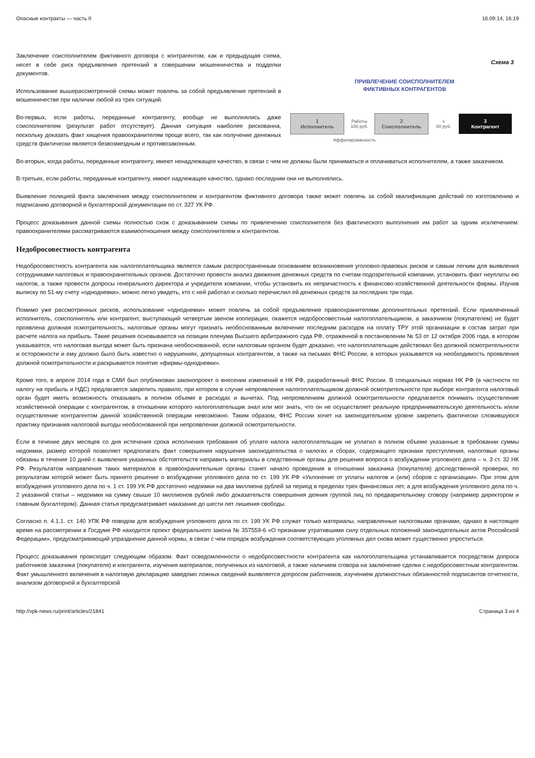Опасные контракты — часть II 16.09.14, 16:19
Заключение соисполнителем фиктивного договора с контрагентом, как и предыдущая схема, несет в себе риск предъявления претензий в совершении мошенничества и подделки документов.
Использование вышерассмотренной схемы может повлечь за собой предъявление претензий в мошенничестве при наличии любой из трех ситуаций.
Во-первых, если работы, переданные контрагенту, вообще не выполнялись даже соисполнителем (результат работ отсутствует). Данная ситуация наиболее рискованна, поскольку доказать факт хищения правоохранителям проще всего, так как получение денежных средств фактически является безвозмездным и противозаконным.
Схема 3
ПРИВЛЕЧЕНИЕ СОИСПОЛНИТЕЛЕМ
ФИКТИВНЫХ КОНТРАГЕНТОВ
1
Исполнитель
Работы
100 руб.
2
Соисполнитель
x
60 руб.
3
Контрагент
Аффилированность
Во-вторых, когда работы, переданные контрагенту, имеют ненадлежащее качество, в связи с чем не должны были приниматься и оплачиваться исполнителем, а также заказчиком.
В-третьих, если работы, переданные контрагенту, имеют надлежащее качество, однако последним они не выполнялись.
Выявление полицией факта заключения между соисполнителем и контрагентом фиктивного договора также может повлечь за собой квалификацию действий по изготовлению и подписанию договорной и бухгалтерской документации по ст. 327 УК РФ.
Процесс доказывания данной схемы полностью схож с доказыванием схемы по привлечению соисполнителя без фактического выполнения им работ за одним исключением: правоохранителями рассматриваются взаимоотношения между соисполнителем и контрагентом.
Недобросовестность контрагента
Недобросовестность контрагента как налогоплательщика является самым распространенным основанием возникновения уголовно-правовых рисков и самым легким для выявления сотрудниками налоговых и правоохранительных органов. Достаточно провести анализ движения денежных средств по счетам подозрительной компании, установить факт неуплаты ею налогов, а также провести допросы генерального директора и учредителя компании, чтобы установить их непричастность к финансово-хозяйственной деятельности фирмы. Изучив выписку по 51-му счету «однодневки», можно легко увидеть, кто с ней работал и сколько перечислил ей денежных средств за последних три года.
Помимо уже рассмотренных рисков, использование «однодневки» может повлечь за собой предъявление правоохранителями дополнительных претензий. Если привлеченный исполнитель, соисполнитель или контрагент, выступающий четвертым звеном кооперации, окажется недобросовестным налогоплательщиком, а заказчиком (покупателем) не будет проявлена должная осмотрительность, налоговые органы могут признать необоснованным включение последним расходов на оплату ТРУ этой организации в состав затрат при расчете налога на прибыль. Такие решения основываются на позиции пленума Высшего арбитражного суда РФ, отраженной в постановлении № 53 от 12 октября 2006 года, в котором указывается, что налоговая выгода может быть признана необоснованной, если налоговым органом будет доказано, что налогоплательщик действовал без должной осмотрительности и осторожности и ему должно было быть известно о нарушениях, допущенных контрагентом, а также на письмах ФНС России, в которых указывается на необходимость проявления должной осмотрительности и раскрывается понятие «фирмы-однодневки».
Кроме того, в апреле 2014 года в СМИ был опубликован законопроект о внесении изменений в НК РФ, разработанный ФНС России. В специальных нормах НК РФ (в частности по налогу на прибыль и НДС) предлагается закрепить правило, при котором в случае непроявления налогоплательщиком должной осмотрительности при выборе контрагента налоговый орган будет иметь возможность отказывать в полном объеме в расходах и вычетах. Под непроявлением должной осмотрительности предлагается понимать осуществление хозяйственной операции с контрагентом, в отношении которого налогоплательщик знал или мог знать, что он не осуществляет реальную предпринимательскую деятельность и/или осуществление контрагентом данной хозяйственной операции невозможно. Таким образом, ФНС России хочет на законодательном уровне закрепить фактически сложившуюся практику признания налоговой выгоды необоснованной при непроявлении должной осмотрительности.
Если в течение двух месяцев со дня истечения срока исполнения требования об уплате налога налогоплательщик не уплатил в полном объеме указанные в требовании суммы недоимки, размер которой позволяет предполагать факт совершения нарушения законодательства о налогах и сборах, содержащего признаки преступления, налоговые органы обязаны в течение 10 дней с выявления указанных обстоятельств направить материалы в следственные органы для решения вопроса о возбуждении уголовного дела – ч. 3 ст. 32 НК РФ. Результатом направления таких материалов в правоохранительные органы станет начало проведения в отношении заказчика (покупателя) доследственной проверки, по результатам которой может быть принято решение о возбуждении уголовного дела по ст. 199 УК РФ «Уклонение от уплаты налогов и (или) сборов с организации». При этом для возбуждения уголовного дела по ч. 1 ст. 199 УК РФ достаточно недоимки на два миллиона рублей за период в пределах трех финансовых лет, а для возбуждения уголовного дела по ч. 2 указанной статьи – недоимки на сумму свыше 10 миллионов рублей либо доказательств совершения деяния группой лиц по предварительному сговору (например директором и главным бухгалтером). Данная статья предусматривает наказание до шести лет лишения свободы.
Согласно п. 4.1.1. ст. 140 УПК РФ поводом для возбуждения уголовного дела по ст. 199 УК РФ служат только материалы, направленные налоговыми органами, однако в настоящее время на рассмотрении в Госдуме РФ находится проект федерального закона № 357559-6 «О признании утратившими силу отдельных положений законодательных актов Российской Федерации», предусматривающий упразднение данной нормы, в связи с чем порядок возбуждения соответствующих уголовных дел снова может существенно упроститься.
Процесс доказывания происходит следующим образом. Факт осведомленности о недобросовестности контрагента как налогоплательщика устанавливается посредством допроса работников заказчика (покупателя) и контрагента, изучения материалов, полученных из налоговой, а также наличием сговора на заключение сделки с недобросовестным контрагентом. Факт умышленного включения в налоговую декларацию заведомо ложных сведений выявляется допросом работников, изучением должностных обязанностей подписантов отчетности, анализом договорной и бухгалтерской
http://vpk-news.ru/print/articles/21841 Страница 3 из 4